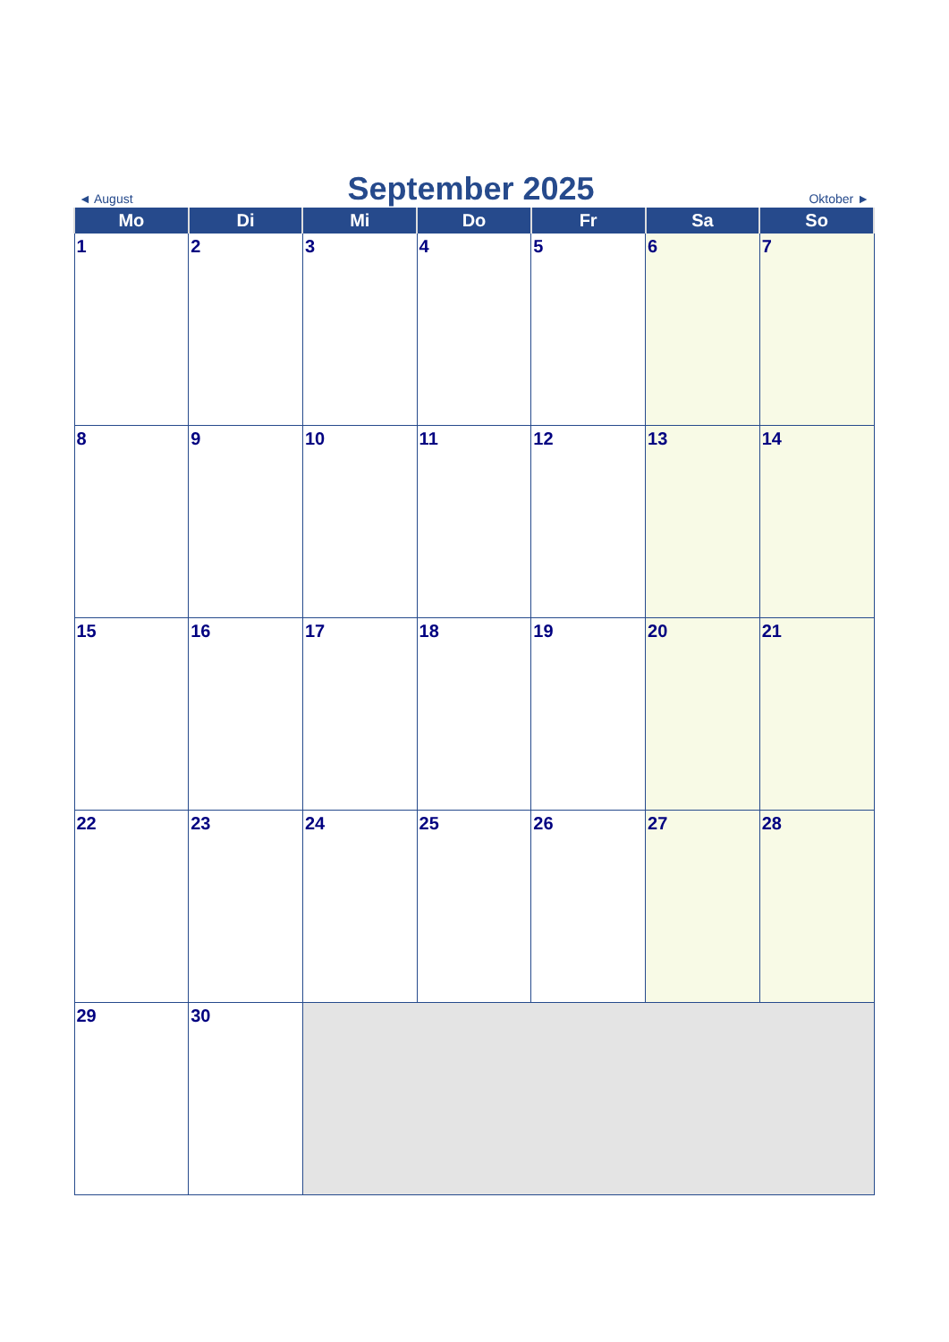◄ August
September 2025
Oktober ►
| Mo | Di | Mi | Do | Fr | Sa | So |
| --- | --- | --- | --- | --- | --- | --- |
| 1 | 2 | 3 | 4 | 5 | 6 | 7 |
| 8 | 9 | 10 | 11 | 12 | 13 | 14 |
| 15 | 16 | 17 | 18 | 19 | 20 | 21 |
| 22 | 23 | 24 | 25 | 26 | 27 | 28 |
| 29 | 30 | | | | | |